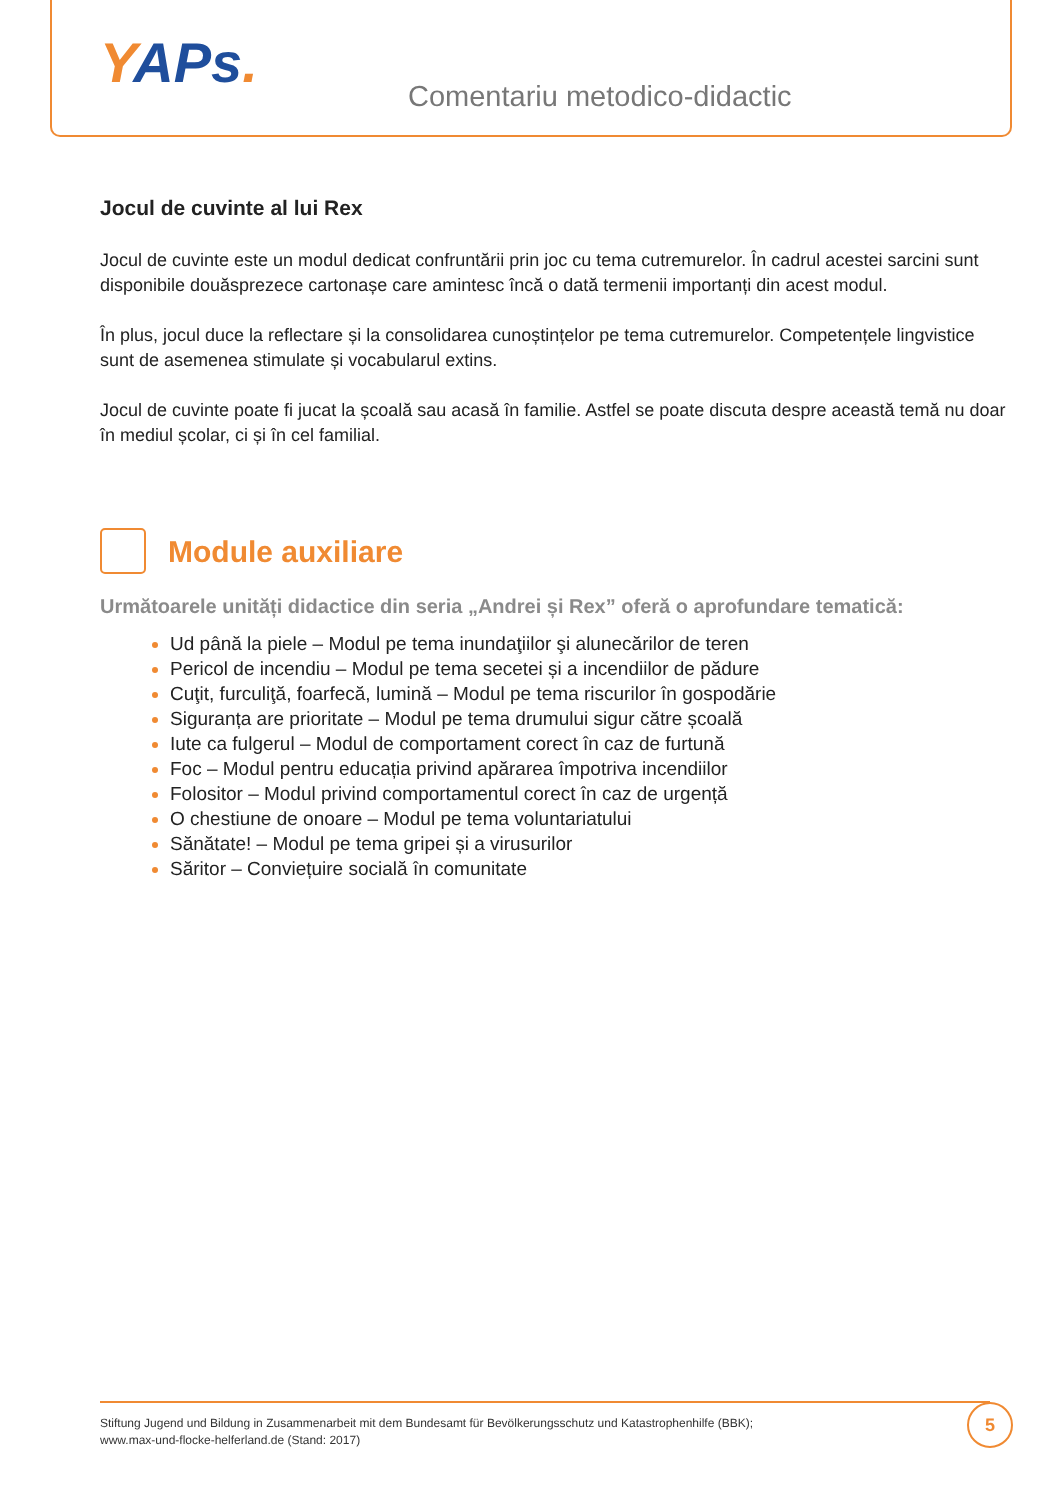YAPs.
Comentariu metodico-didactic
Jocul de cuvinte al lui Rex
Jocul de cuvinte este un modul dedicat confruntării prin joc cu tema cutremurelor. În cadrul acestei sarcini sunt disponibile douăsprezece cartonașe care amintesc încă o dată termenii importanți din acest modul.
În plus, jocul duce la reflectare și la consolidarea cunoștințelor pe tema cutremurelor. Competențele lingvistice sunt de asemenea stimulate și vocabularul extins.
Jocul de cuvinte poate fi jucat la școală sau acasă în familie. Astfel se poate discuta despre această temă nu doar în mediul școlar, ci și în cel familial.
Module auxiliare
Următoarele unități didactice din seria „Andrei și Rex” oferă o aprofundare tematică:
Ud până la piele – Modul pe tema inundaţiilor şi alunecărilor de teren
Pericol de incendiu – Modul pe tema secetei și a incendiilor de pădure
Cuţit, furculiţă, foarfecă, lumină – Modul pe tema riscurilor în gospodărie
Siguranța are prioritate – Modul pe tema drumului sigur către școală
Iute ca fulgerul – Modul de comportament corect în caz de furtună
Foc – Modul pentru educația privind apărarea împotriva incendiilor
Folositor – Modul privind comportamentul corect în caz de urgență
O chestiune de onoare – Modul pe tema voluntariatului
Sănătate! – Modul pe tema gripei și a virusurilor
Săritor – Conviețuire socială în comunitate
Stiftung Jugend und Bildung in Zusammenarbeit mit dem Bundesamt für Bevölkerungsschutz und Katastrophenhilfe (BBK);
www.max-und-flocke-helferland.de (Stand: 2017)
5